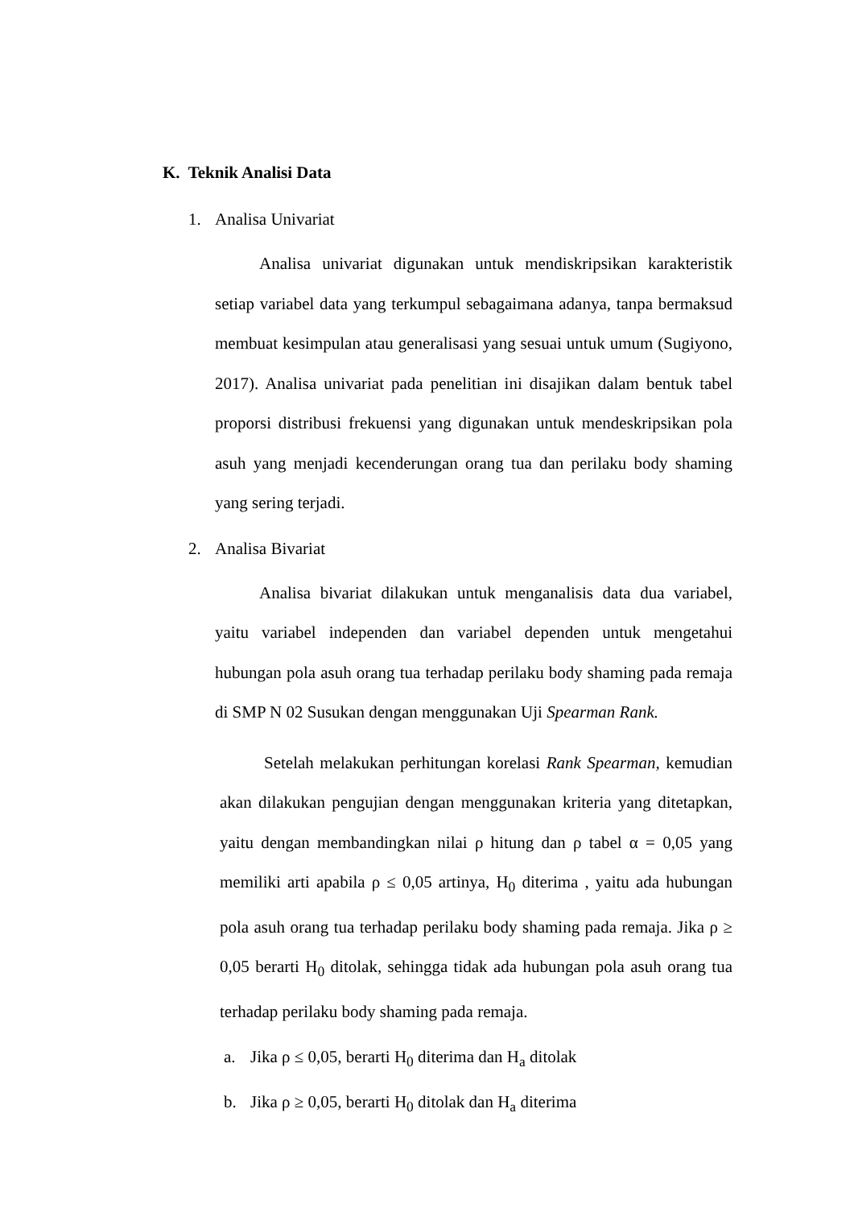K. Teknik Analisi Data
1. Analisa Univariat
Analisa univariat digunakan untuk mendiskripsikan karakteristik setiap variabel data yang terkumpul sebagaimana adanya, tanpa bermaksud membuat kesimpulan atau generalisasi yang sesuai untuk umum (Sugiyono, 2017). Analisa univariat pada penelitian ini disajikan dalam bentuk tabel proporsi distribusi frekuensi yang digunakan untuk mendeskripsikan pola asuh yang menjadi kecenderungan orang tua dan perilaku body shaming yang sering terjadi.
2. Analisa Bivariat
Analisa bivariat dilakukan untuk menganalisis data dua variabel, yaitu variabel independen dan variabel dependen untuk mengetahui hubungan pola asuh orang tua terhadap perilaku body shaming pada remaja di SMP N 02 Susukan dengan menggunakan Uji Spearman Rank.
Setelah melakukan perhitungan korelasi Rank Spearman, kemudian akan dilakukan pengujian dengan menggunakan kriteria yang ditetapkan, yaitu dengan membandingkan nilai ρ hitung dan ρ tabel α = 0,05 yang memiliki arti apabila ρ ≤ 0,05 artinya, H<sub>0</sub> diterima , yaitu ada hubungan pola asuh orang tua terhadap perilaku body shaming pada remaja. Jika ρ ≥ 0,05 berarti H<sub>0</sub> ditolak, sehingga tidak ada hubungan pola asuh orang tua terhadap perilaku body shaming pada remaja.
a. Jika ρ ≤ 0,05, berarti H<sub>0</sub> diterima dan H<sub>a</sub> ditolak
b. Jika ρ ≥ 0,05, berarti H<sub>0</sub> ditolak dan H<sub>a</sub> diterima